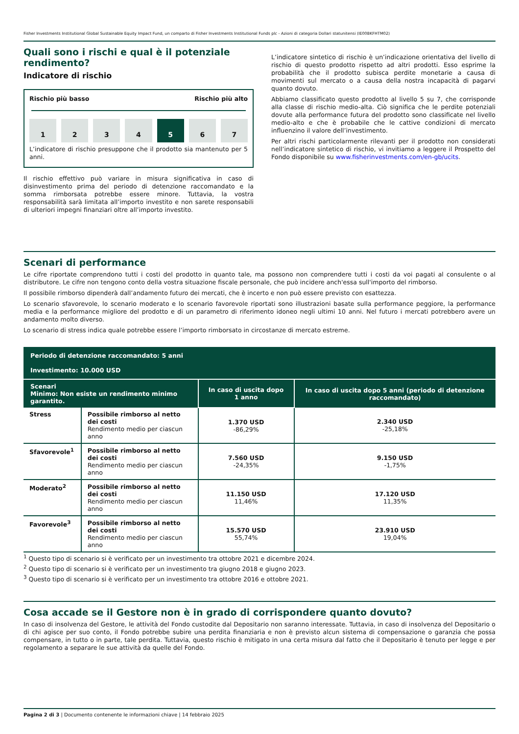Fisher Investments Institutional Global Sustainable Equity Impact Fund, un comparto di Fisher Investments Institutional Funds plc - Azioni di categoria Dollari statunitensi (IE00BKFHTM02)
Quali sono i rischi e qual è il potenziale rendimento?
Indicatore di rischio
Rischio più basso Rischio più alto
1 2 3 4 5 6 7
L’indicatore di rischio presuppone che il prodotto sia mantenuto per 5 anni.
Il rischio effettivo può variare in misura significativa in caso di disinvestimento prima del periodo di detenzione raccomandato e la somma rimborsata potrebbe essere minore. Tuttavia, la vostra responsabilità sarà limitata all’importo investito e non sarete responsabili di ulteriori impegni finanziari oltre all’importo investito.
L’indicatore sintetico di rischio è un’indicazione orientativa del livello di rischio di questo prodotto rispetto ad altri prodotti. Esso esprime la probabilità che il prodotto subisca perdite monetarie a causa di movimenti sul mercato o a causa della nostra incapacità di pagarvi quanto dovuto.
Abbiamo classificato questo prodotto al livello 5 su 7, che corrisponde alla classe di rischio medio-alta. Ciò significa che le perdite potenziali dovute alla performance futura del prodotto sono classificate nel livello medio-alto e che è probabile che le cattive condizioni di mercato influenzino il valore dell’investimento.
Per altri rischi particolarmente rilevanti per il prodotto non considerati nell’indicatore sintetico di rischio, vi invitiamo a leggere il Prospetto del Fondo disponibile su www.fisherinvestments.com/en-gb/ucits.
Scenari di performance
Le cifre riportate comprendono tutti i costi del prodotto in quanto tale, ma possono non comprendere tutti i costi da voi pagati al consulente o al distributore. Le cifre non tengono conto della vostra situazione fiscale personale, che può incidere anch'essa sull'importo del rimborso.
Il possibile rimborso dipenderà dall’andamento futuro dei mercati, che è incerto e non può essere previsto con esattezza.
Lo scenario sfavorevole, lo scenario moderato e lo scenario favorevole riportati sono illustrazioni basate sulla performance peggiore, la performance media e la performance migliore del prodotto e di un parametro di riferimento idoneo negli ultimi 10 anni. Nel futuro i mercati potrebbero avere un andamento molto diverso.
Lo scenario di stress indica quale potrebbe essere l’importo rimborsato in circostanze di mercato estreme.
| Periodo di detenzione raccomandato: 5 anni Investimento: 10.000 USD | | | |
| --- | --- | --- | --- |
| Scenari Minimo: Non esiste un rendimento minimo garantito. | | In caso di uscita dopo 1 anno | In caso di uscita dopo 5 anni (periodo di detenzione raccomandato) |
| Stress | Possibile rimborso al netto dei costi Rendimento medio per ciascun anno | 1.370 USD -86,29% | 2.340 USD -25,18% |
| Sfavorevole<sup>1</sup> | Possibile rimborso al netto dei costi Rendimento medio per ciascun anno | 7.560 USD -24,35% | 9.150 USD -1,75% |
| Moderato<sup>2</sup> | Possibile rimborso al netto dei costi Rendimento medio per ciascun anno | 11.150 USD 11,46% | 17.120 USD 11,35% |
| Favorevole<sup>3</sup> | Possibile rimborso al netto dei costi Rendimento medio per ciascun anno | 15.570 USD 55,74% | 23.910 USD 19,04% |
<sup>1</sup> Questo tipo di scenario si è verificato per un investimento tra ottobre 2021 e dicembre 2024.
<sup>2</sup> Questo tipo di scenario si è verificato per un investimento tra giugno 2018 e giugno 2023.
<sup>3</sup> Questo tipo di scenario si è verificato per un investimento tra ottobre 2016 e ottobre 2021.
Cosa accade se il Gestore non è in grado di corrispondere quanto dovuto?
In caso di insolvenza del Gestore, le attività del Fondo custodite dal Depositario non saranno interessate. Tuttavia, in caso di insolvenza del Depositario o di chi agisce per suo conto, il Fondo potrebbe subire una perdita finanziaria e non è previsto alcun sistema di compensazione o garanzia che possa compensare, in tutto o in parte, tale perdita. Tuttavia, questo rischio è mitigato in una certa misura dal fatto che il Depositario è tenuto per legge e per regolamento a separare le sue attività da quelle del Fondo.
Pagina 2 di 3 | Documento contenente le informazioni chiave | 14 febbraio 2025